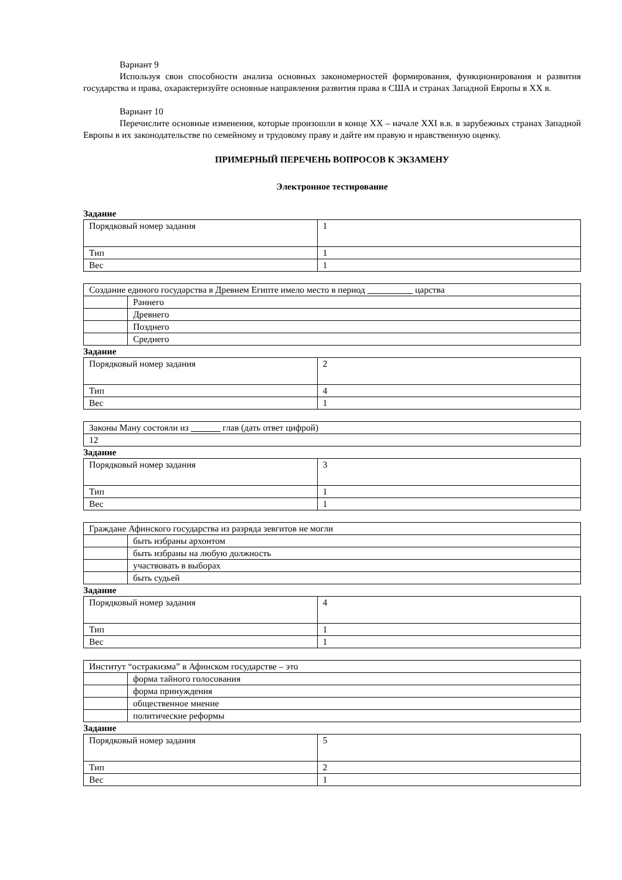Вариант 9
Используя свои способности анализа основных закономерностей формирования, функционирования и развития государства и права, охарактеризуйте основные направления развития права в США и странах Западной Европы в XX в.
Вариант 10
Перечислите основные изменения, которые произошли в конце XX – начале XXI в.в. в зарубежных странах Западной Европы в их законодательстве по семейному и трудовому праву и дайте им правую и нравственную оценку.
ПРИМЕРНЫЙ ПЕРЕЧЕНЬ ВОПРОСОВ К ЭКЗАМЕНУ
Электронное тестирование
Задание
| Порядковый номер задания | 1 |
| Тип | 1 |
| Вес | 1 |
| Создание единого государства в Древнем Египте имело место в период царства | |
| | Раннего |
| | Древнего |
| | Позднего |
| | Среднего |
Задание
| Порядковый номер задания | 2 |
| Тип | 4 |
| Вес | 1 |
| Законы Ману состояли из глав (дать ответ цифрой) |
| 12 |
Задание
| Порядковый номер задания | 3 |
| Тип | 1 |
| Вес | 1 |
| Граждане Афинского государства из разряда зевгитов не могли | |
| | быть избраны архонтом |
| | быть избраны на любую должность |
| | участвовать в выборах |
| | быть судьей |
Задание
| Порядковый номер задания | 4 |
| Тип | 1 |
| Вес | 1 |
| Институт “остракизма” в Афинском государстве – это | |
| | форма тайного голосования |
| | форма принуждения |
| | общественное мнение |
| | политические реформы |
Задание
| Порядковый номер задания | 5 |
| Тип | 2 |
| Вес | 1 |